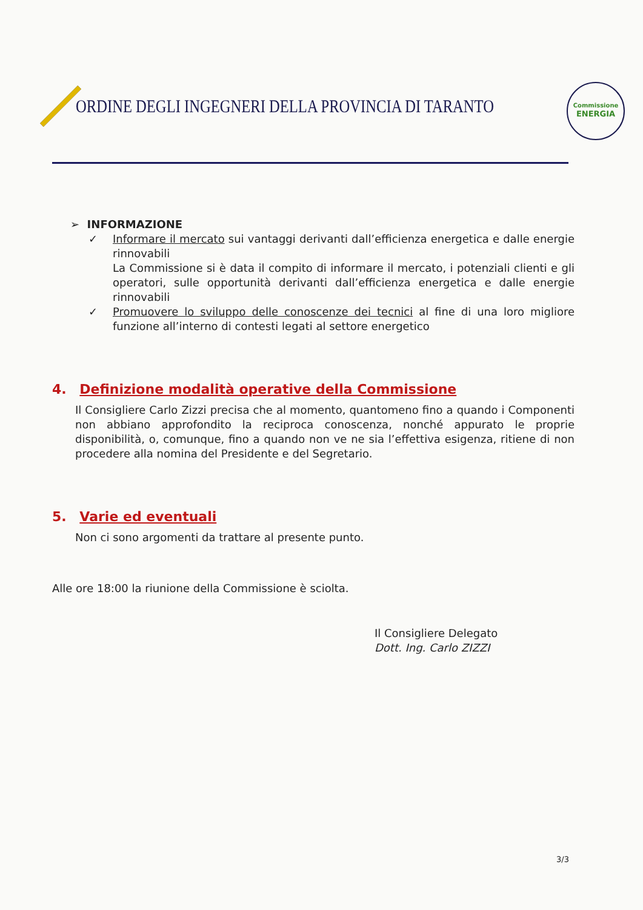ORDINE DEGLI INGEGNERI DELLA PROVINCIA DI TARANTO
Commissione
ENERGIA
➢ INFORMAZIONE
✓ Informare il mercato sui vantaggi derivanti dall’efficienza energetica e dalle energie rinnovabili
La Commissione si è data il compito di informare il mercato, i potenziali clienti e gli operatori, sulle opportunità derivanti dall’efficienza energetica e dalle energie rinnovabili
✓ Promuovere lo sviluppo delle conoscenze dei tecnici al fine di una loro migliore funzione all’interno di contesti legati al settore energetico
4. Definizione modalità operative della Commissione
Il Consigliere Carlo Zizzi precisa che al momento, quantomeno fino a quando i Componenti non abbiano approfondito la reciproca conoscenza, nonché appurato le proprie disponibilità, o, comunque, fino a quando non ve ne sia l’effettiva esigenza, ritiene di non procedere alla nomina del Presidente e del Segretario.
5. Varie ed eventuali
Non ci sono argomenti da trattare al presente punto.
Alle ore 18:00 la riunione della Commissione è sciolta.
Il Consigliere Delegato
Dott. Ing. Carlo ZIZZI
3/3